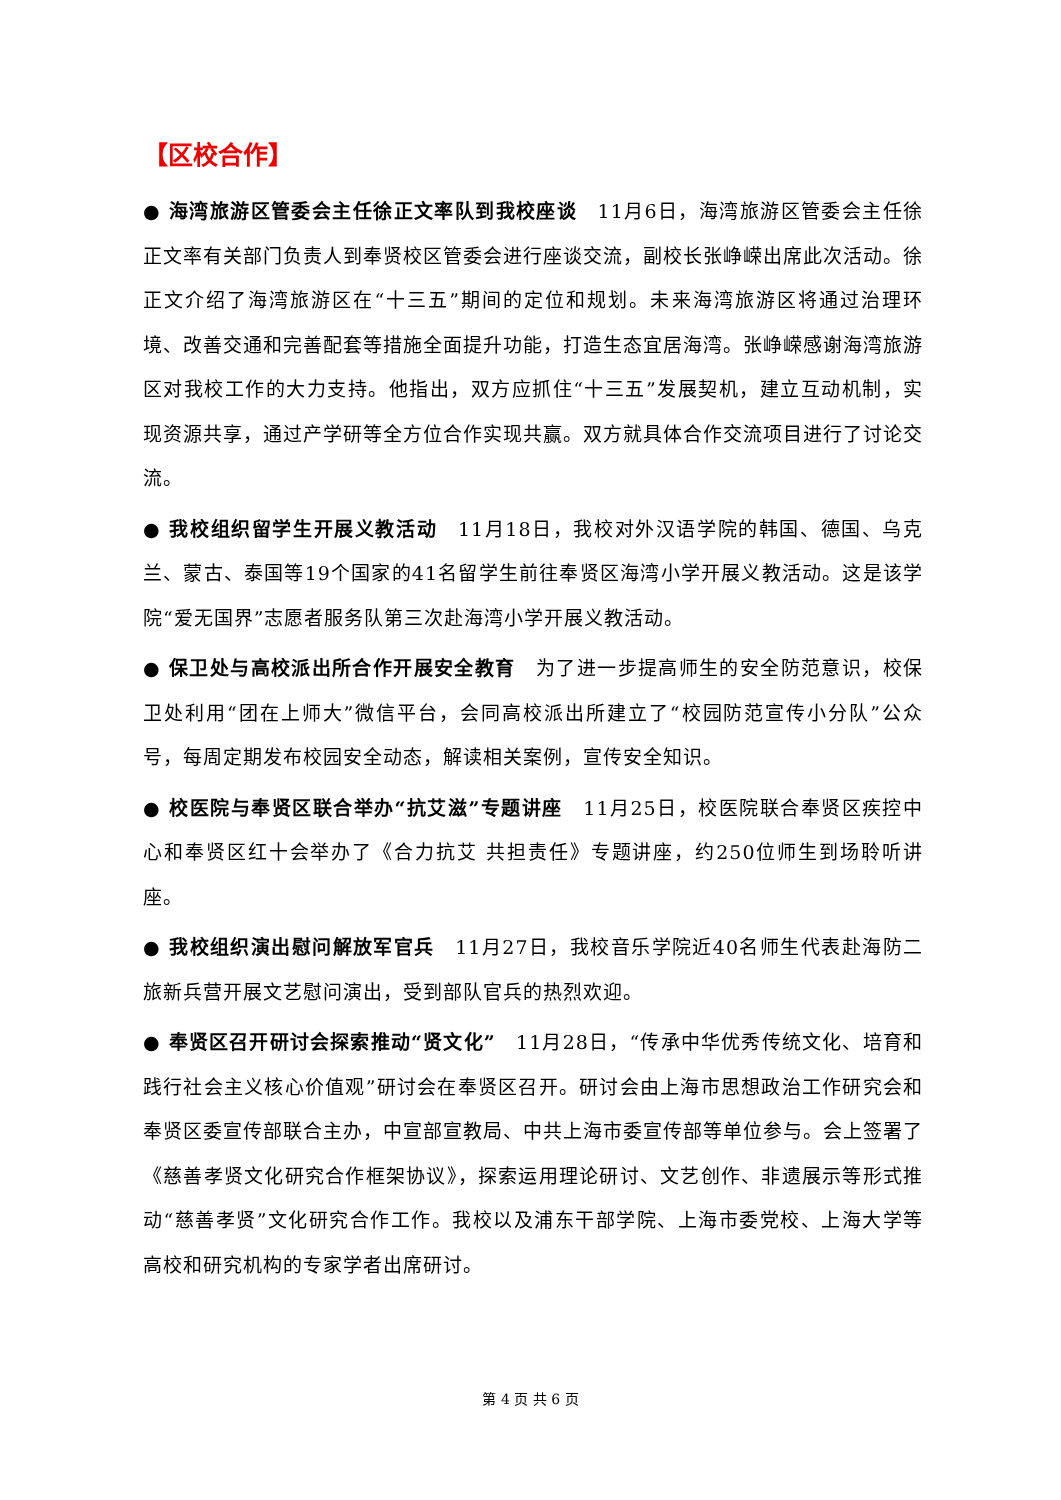【区校合作】
● 海湾旅游区管委会主任徐正文率队到我校座谈　11月6日，海湾旅游区管委会主任徐正文率有关部门负责人到奉贤校区管委会进行座谈交流，副校长张峥嵘出席此次活动。徐正文介绍了海湾旅游区在“十三五”期间的定位和规划。未来海湾旅游区将通过治理环境、改善交通和完善配套等措施全面提升功能，打造生态宜居海湾。张峥嵘感谢海湾旅游区对我校工作的大力支持。他指出，双方应抓住“十三五”发展契机，建立互动机制，实现资源共享，通过产学研等全方位合作实现共赢。双方就具体合作交流项目进行了讨论交流。
● 我校组织留学生开展义教活动　11月18日，我校对外汉语学院的韩国、德国、乌克兰、蒙古、泰国等19个国家的41名留学生前往奉贤区海湾小学开展义教活动。这是该学院“爱无国界”志愿者服务队第三次赴海湾小学开展义教活动。
● 保卫处与高校派出所合作开展安全教育　为了进一步提高师生的安全防范意识，校保卫处利用“团在上师大”微信平台，会同高校派出所建立了“校园防范宣传小分队”公众号，每周定期发布校园安全动态，解读相关案例，宣传安全知识。
● 校医院与奉贤区联合举办“抗艾滋”专题讲座　11月25日，校医院联合奉贤区疾控中心和奉贤区红十会举办了《合力抗艾 共担责任》专题讲座，约250位师生到场聆听讲座。
● 我校组织演出慰问解放军官兵　11月27日，我校音乐学院近40名师生代表赴海防二旅新兵营开展文艺慰问演出，受到部队官兵的热烈欢迎。
● 奉贤区召开研讨会探索推动“贤文化”　11月28日，“传承中华优秀传统文化、培育和践行社会主义核心价值观”研讨会在奉贤区召开。研讨会由上海市思想政治工作研究会和奉贤区委宣传部联合主办，中宣部宣教局、中共上海市委宣传部等单位参与。会上签署了《慈善孝贤文化研究合作框架协议》，探索运用理论研讨、文艺创作、非遗展示等形式推动“慈善孝贤”文化研究合作工作。我校以及浦东干部学院、上海市委党校、上海大学等高校和研究机构的专家学者出席研讨。
第 4 页 共 6 页